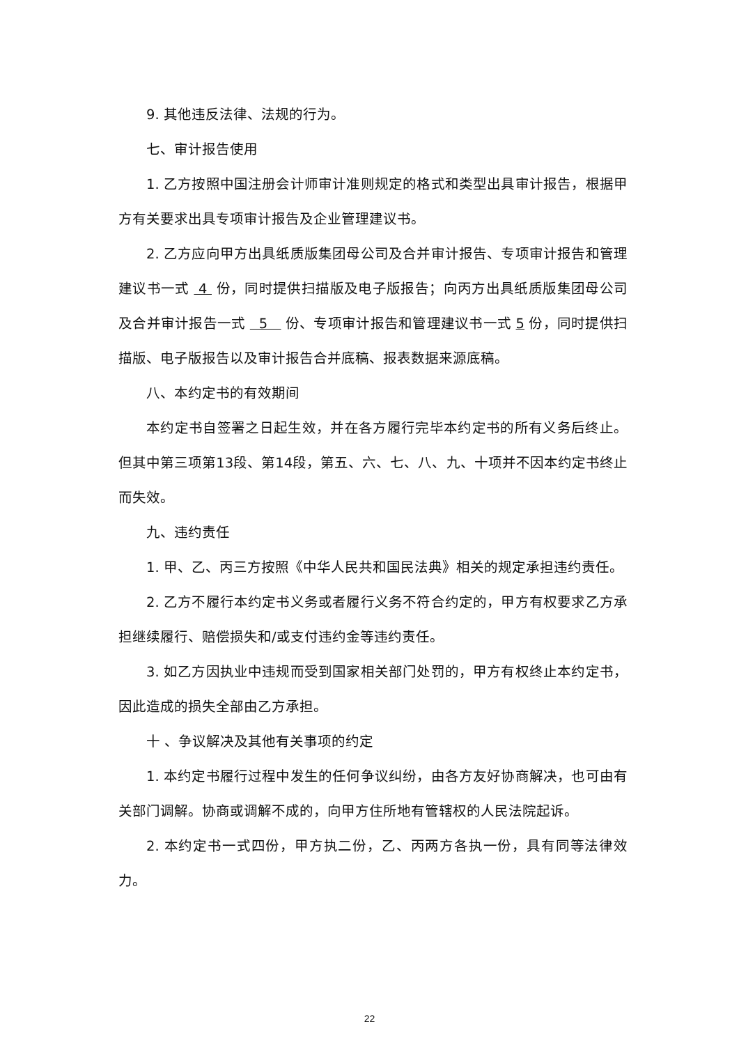9. 其他违反法律、法规的行为。
七、审计报告使用
1. 乙方按照中国注册会计师审计准则规定的格式和类型出具审计报告，根据甲方有关要求出具专项审计报告及企业管理建议书。
2. 乙方应向甲方出具纸质版集团母公司及合并审计报告、专项审计报告和管理建议书一式 4 份，同时提供扫描版及电子版报告；向丙方出具纸质版集团母公司及合并审计报告一式 5 份、专项审计报告和管理建议书一式 5 份，同时提供扫描版、电子版报告以及审计报告合并底稿、报表数据来源底稿。
八、本约定书的有效期间
本约定书自签署之日起生效，并在各方履行完毕本约定书的所有义务后终止。但其中第三项第13段、第14段，第五、六、七、八、九、十项并不因本约定书终止而失效。
九、违约责任
1. 甲、乙、丙三方按照《中华人民共和国民法典》相关的规定承担违约责任。
2. 乙方不履行本约定书义务或者履行义务不符合约定的，甲方有权要求乙方承担继续履行、赔偿损失和/或支付违约金等违约责任。
3. 如乙方因执业中违规而受到国家相关部门处罚的，甲方有权终止本约定书，因此造成的损失全部由乙方承担。
十 、争议解决及其他有关事项的约定
1. 本约定书履行过程中发生的任何争议纠纷，由各方友好协商解决，也可由有关部门调解。协商或调解不成的，向甲方住所地有管辖权的人民法院起诉。
2. 本约定书一式四份，甲方执二份，乙、丙两方各执一份，具有同等法律效力。
22